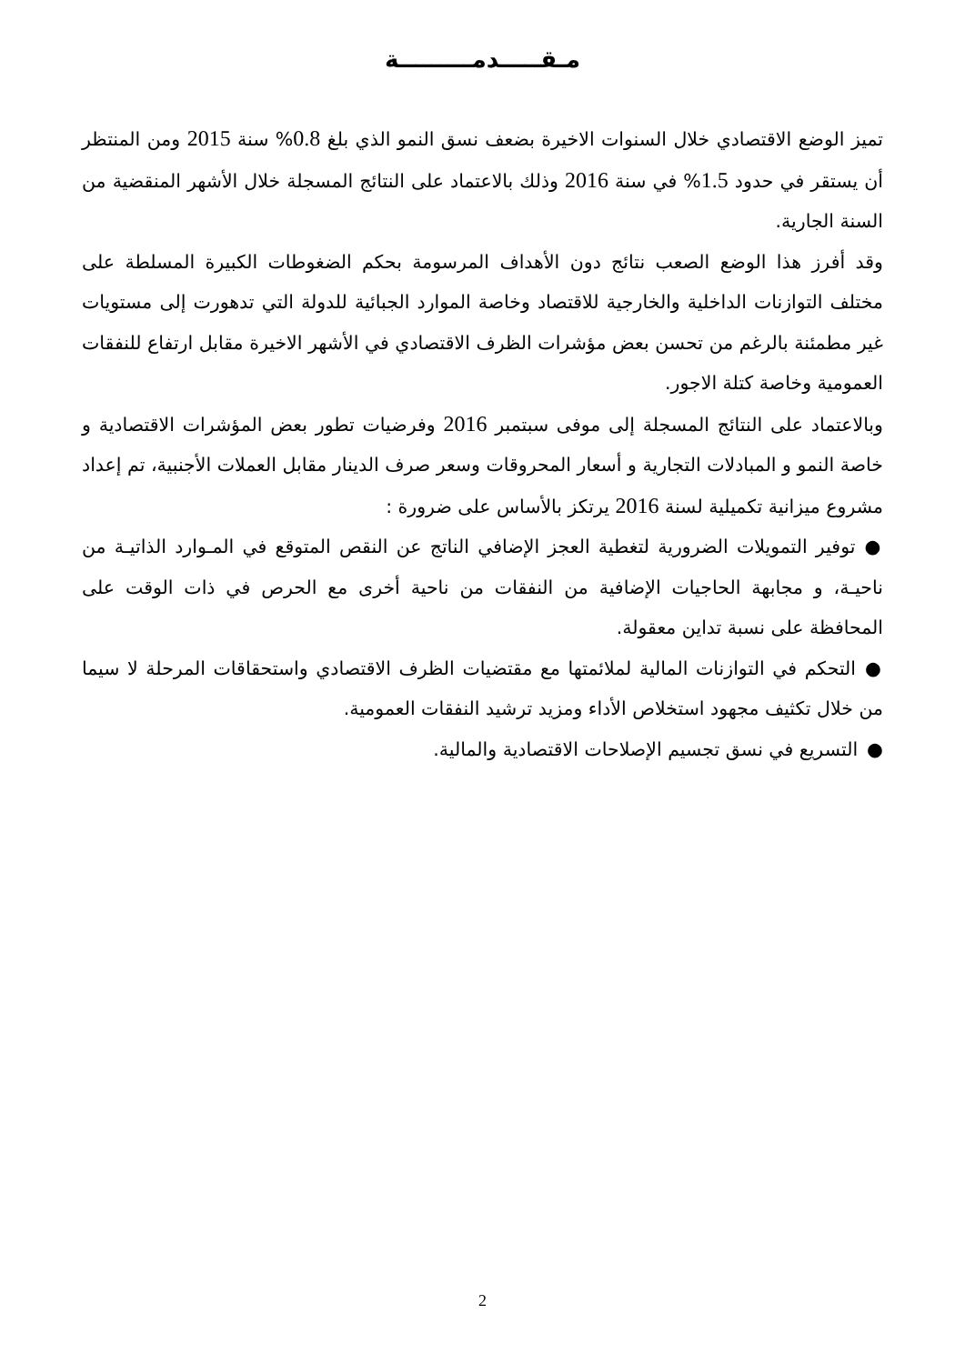مـقـــــدمـــــــــة
تميز الوضع الاقتصادي خلال السنوات الاخيرة بضعف نسق النمو الذي بلغ 0.8% سنة 2015 ومن المنتظر أن يستقر في حدود 1.5% في سنة 2016 وذلك بالاعتماد على النتائج المسجلة خلال الأشهر المنقضية من السنة الجارية.
وقد أفرز هذا الوضع الصعب نتائج دون الأهداف المرسومة بحكم الضغوطات الكبيرة المسلطة على مختلف التوازنات الداخلية والخارجية للاقتصاد وخاصة الموارد الجبائية للدولة التي تدهورت إلى مستويات غير مطمئنة بالرغم من تحسن بعض مؤشرات الظرف الاقتصادي في الأشهر الاخيرة مقابل ارتفاع للنفقات العمومية وخاصة كتلة الاجور.
وبالاعتماد على النتائج المسجلة إلى موفى سبتمبر 2016 وفرضيات تطور بعض المؤشرات الاقتصادية و خاصة النمو و المبادلات التجارية و أسعار المحروقات وسعر صرف الدينار مقابل العملات الأجنبية، تم إعداد مشروع ميزانية تكميلية لسنة 2016 يرتكز بالأساس على ضرورة :
●توفير التمويلات الضرورية لتغطية العجز الإضافي الناتج عن النقص المتوقع في المـوارد الذاتيـة من ناحيـة، و مجابهة الحاجيات الإضافية من النفقات من ناحية أخرى مع الحرص في ذات الوقت على المحافظة على نسبة تداين معقولة.
●التحكم في التوازنات المالية لملائمتها مع مقتضيات الظرف الاقتصادي واستحقاقات المرحلة لا سيما من خلال تكثيف مجهود استخلاص الأداء ومزيد ترشيد النفقات العمومية.
●التسريع في نسق تجسيم الإصلاحات الاقتصادية والمالية.
2